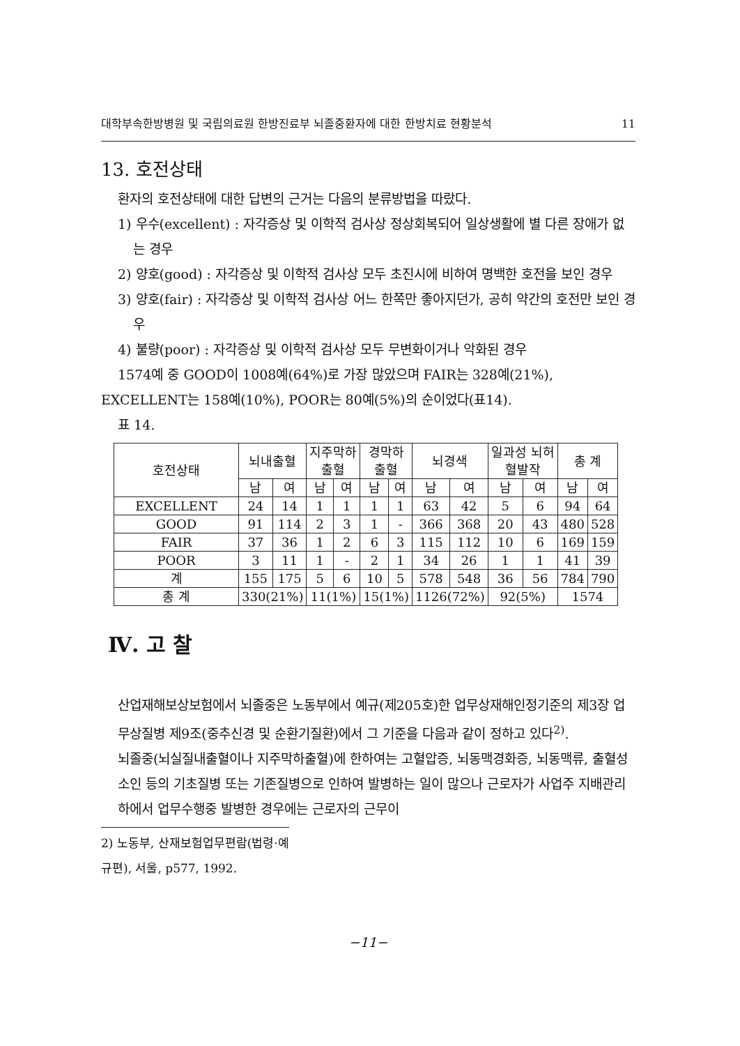대학부속한방병원 및 국립의료원 한방진료부 뇌졸중환자에 대한 한방치료 현황분석 11
13. 호전상태
환자의 호전상태에 대한 답변의 근거는 다음의 분류방법을 따랐다.
1) 우수(excellent) : 자각증상 및 이학적 검사상 정상회복되어 일상생활에 별 다른 장애가 없는 경우
2) 양호(good) : 자각증상 및 이학적 검사상 모두 초진시에 비하여 명백한 호전을 보인 경우
3) 양호(fair) : 자각증상 및 이학적 검사상 어느 한쪽만 좋아지던가, 공히 약간의 호전만 보인 경우
4) 불량(poor) : 자각증상 및 이학적 검사상 모두 무변화이거나 악화된 경우
1574예 중 GOOD이 1008예(64%)로 가장 많았으며 FAIR는 328예(21%),
EXCELLENT는 158예(10%), POOR는 80예(5%)의 순이었다(표14).
표 14.
| 호전상태 | 뇌내출혈 | | 지주막하 출혈 | | 경막하 출혈 | | 뇌경색 | | 일과성 뇌허 혈발작 | | 총 계 | |
| --- | --- | --- | --- | --- | --- | --- | --- | --- | --- | --- | --- | --- |
| | 남 | 여 | 남 | 여 | 남 | 여 | 남 | 여 | 남 | 여 | 남 | 여 |
| EXCELLENT | 24 | 14 | 1 | 1 | 1 | 1 | 63 | 42 | 5 | 6 | 94 | 64 |
| GOOD | 91 | 114 | 2 | 3 | 1 | - | 366 | 368 | 20 | 43 | 480 | 528 |
| FAIR | 37 | 36 | 1 | 2 | 6 | 3 | 115 | 112 | 10 | 6 | 169 | 159 |
| POOR | 3 | 11 | 1 | - | 2 | 1 | 34 | 26 | 1 | 1 | 41 | 39 |
| 계 | 155 | 175 | 5 | 6 | 10 | 5 | 578 | 548 | 36 | 56 | 784 | 790 |
| 총 계 | 330(21%) | | 11(1%) | | 15(1%) | | 1126(72%) | | 92(5%) | | 1574 | |
Ⅳ. 고 찰
산업재해보상보험에서 뇌졸중은 노동부에서 예규(제205호)한 업무상재해인정기준의 제3장 업무상질병 제9조(중추신경 및 순환기질환)에서 그 기준을 다음과 같이 정하고 있다<sup>2)</sup>.
뇌졸중(뇌실질내출혈이나 지주막하출혈)에 한하여는 고혈압증, 뇌동맥경화증, 뇌동맥류, 출혈성 소인 등의 기초질병 또는 기존질병으로 인하여 발병하는 일이 많으나 근로자가 사업주 지배관리하에서 업무수행중 발병한 경우에는 근로자의 근무이
2) 노동부, 산재보험업무편람(법령·예규편), 서울, p577, 1992.
−11−